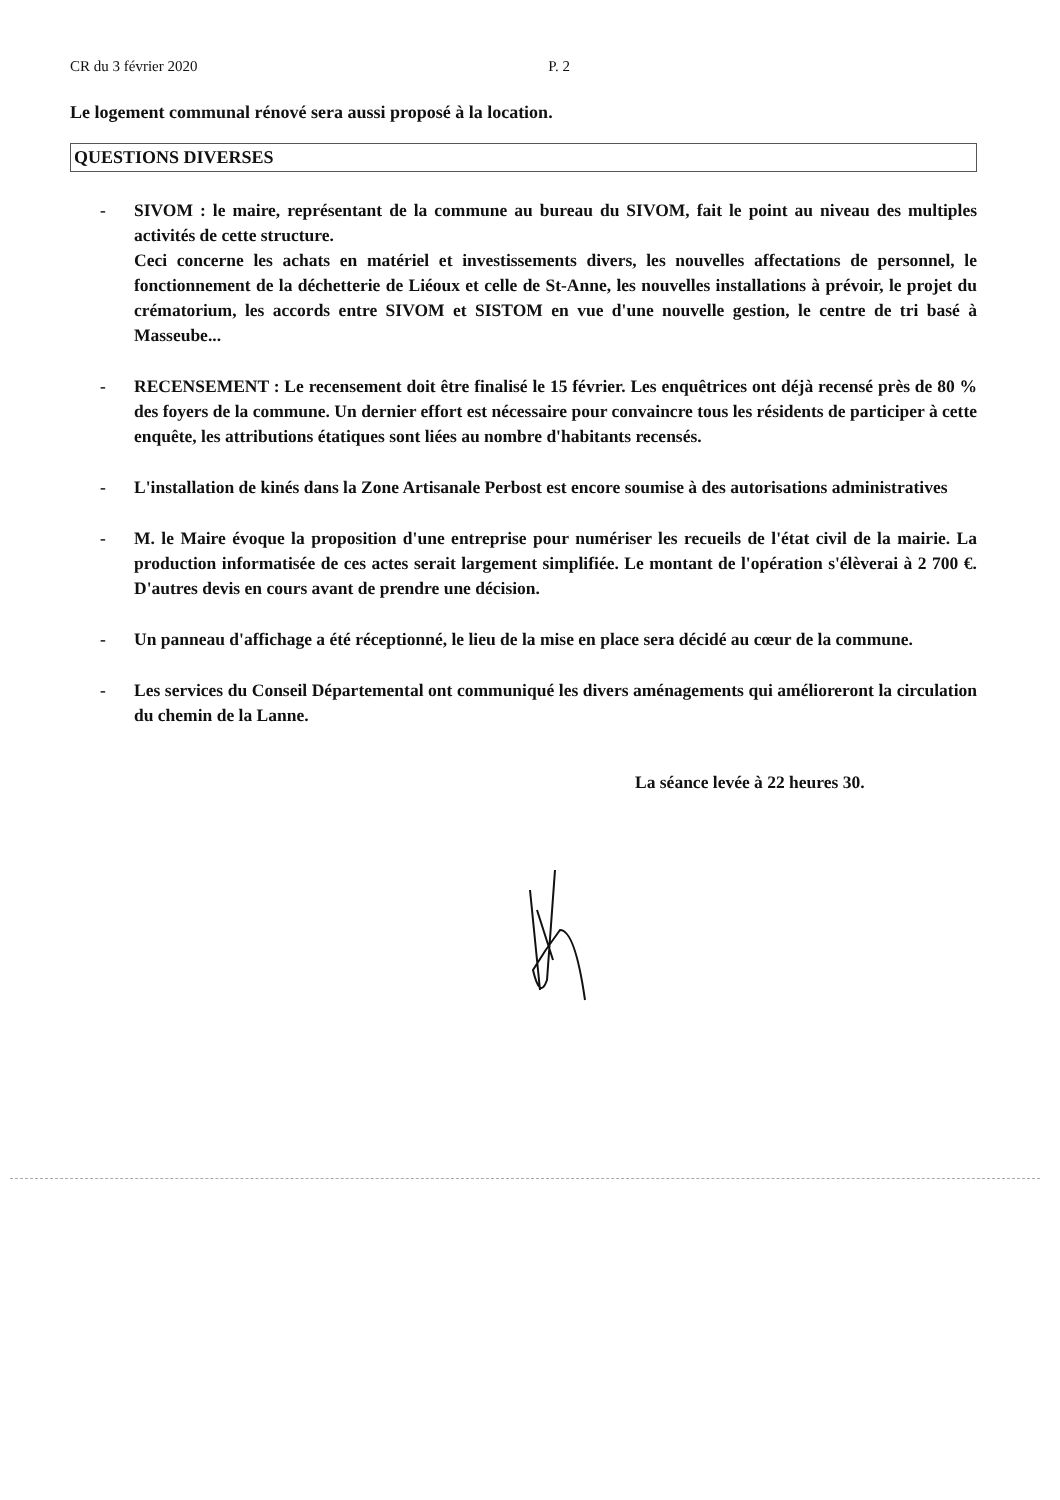CR du 3 février 2020 P. 2
Le logement communal rénové sera aussi proposé à la location.
QUESTIONS DIVERSES
- SIVOM : le maire, représentant de la commune au bureau du SIVOM, fait le point au niveau des multiples activités de cette structure.
Ceci concerne les achats en matériel et investissements divers, les nouvelles affectations de personnel, le fonctionnement de la déchetterie de Liéoux et celle de St-Anne, les nouvelles installations à prévoir, le projet du crématorium, les accords entre SIVOM et SISTOM en vue d'une nouvelle gestion, le centre de tri basé à Masseube...
- RECENSEMENT : Le recensement doit être finalisé le 15 février. Les enquêtrices ont déjà recensé près de 80 % des foyers de la commune. Un dernier effort est nécessaire pour convaincre tous les résidents de participer à cette enquête, les attributions étatiques sont liées au nombre d'habitants recensés.
- L'installation de kinés dans la Zone Artisanale Perbost est encore soumise à des autorisations administratives
- M. le Maire évoque la proposition d'une entreprise pour numériser les recueils de l'état civil de la mairie. La production informatisée de ces actes serait largement simplifiée. Le montant de l'opération s'élèverai à 2 700 €. D'autres devis en cours avant de prendre une décision.
- Un panneau d'affichage a été réceptionné, le lieu de la mise en place sera décidé au cœur de la commune.
- Les services du Conseil Départemental ont communiqué les divers aménagements qui amélioreront la circulation du chemin de la Lanne.
La séance levée à 22 heures 30.